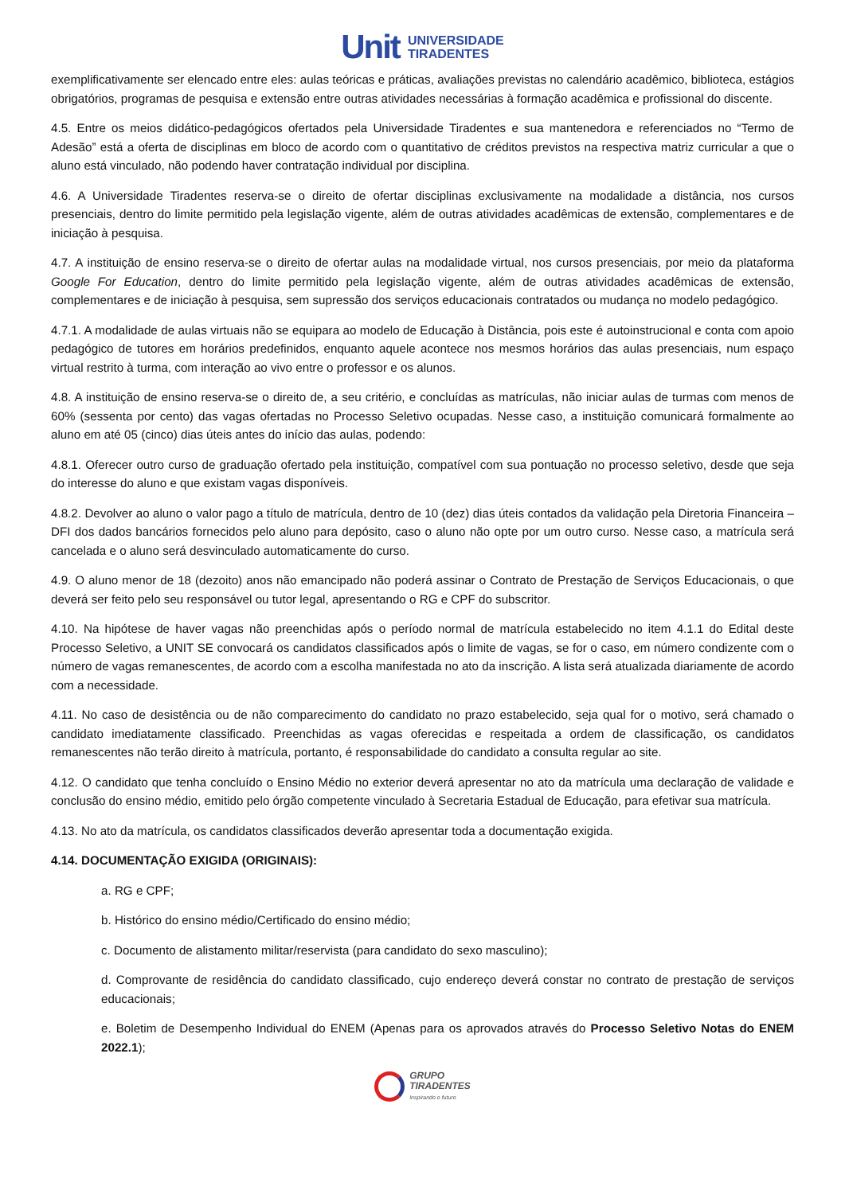Unit UNIVERSIDADE
TIRADENTES
exemplificativamente ser elencado entre eles: aulas teóricas e práticas, avaliações previstas no calendário acadêmico, biblioteca, estágios obrigatórios, programas de pesquisa e extensão entre outras atividades necessárias à formação acadêmica e profissional do discente.
4.5. Entre os meios didático-pedagógicos ofertados pela Universidade Tiradentes e sua mantenedora e referenciados no “Termo de Adesão” está a oferta de disciplinas em bloco de acordo com o quantitativo de créditos previstos na respectiva matriz curricular a que o aluno está vinculado, não podendo haver contratação individual por disciplina.
4.6. A Universidade Tiradentes reserva-se o direito de ofertar disciplinas exclusivamente na modalidade a distância, nos cursos presenciais, dentro do limite permitido pela legislação vigente, além de outras atividades acadêmicas de extensão, complementares e de iniciação à pesquisa.
4.7. A instituição de ensino reserva-se o direito de ofertar aulas na modalidade virtual, nos cursos presenciais, por meio da plataforma Google For Education, dentro do limite permitido pela legislação vigente, além de outras atividades acadêmicas de extensão, complementares e de iniciação à pesquisa, sem supressão dos serviços educacionais contratados ou mudança no modelo pedagógico.
4.7.1. A modalidade de aulas virtuais não se equipara ao modelo de Educação à Distância, pois este é autoinstrucional e conta com apoio pedagógico de tutores em horários predefinidos, enquanto aquele acontece nos mesmos horários das aulas presenciais, num espaço virtual restrito à turma, com interação ao vivo entre o professor e os alunos.
4.8. A instituição de ensino reserva-se o direito de, a seu critério, e concluídas as matrículas, não iniciar aulas de turmas com menos de 60% (sessenta por cento) das vagas ofertadas no Processo Seletivo ocupadas. Nesse caso, a instituição comunicará formalmente ao aluno em até 05 (cinco) dias úteis antes do início das aulas, podendo:
4.8.1. Oferecer outro curso de graduação ofertado pela instituição, compatível com sua pontuação no processo seletivo, desde que seja do interesse do aluno e que existam vagas disponíveis.
4.8.2. Devolver ao aluno o valor pago a título de matrícula, dentro de 10 (dez) dias úteis contados da validação pela Diretoria Financeira – DFI dos dados bancários fornecidos pelo aluno para depósito, caso o aluno não opte por um outro curso. Nesse caso, a matrícula será cancelada e o aluno será desvinculado automaticamente do curso.
4.9. O aluno menor de 18 (dezoito) anos não emancipado não poderá assinar o Contrato de Prestação de Serviços Educacionais, o que deverá ser feito pelo seu responsável ou tutor legal, apresentando o RG e CPF do subscritor.
4.10. Na hipótese de haver vagas não preenchidas após o período normal de matrícula estabelecido no item 4.1.1 do Edital deste Processo Seletivo, a UNIT SE convocará os candidatos classificados após o limite de vagas, se for o caso, em número condizente com o número de vagas remanescentes, de acordo com a escolha manifestada no ato da inscrição. A lista será atualizada diariamente de acordo com a necessidade.
4.11. No caso de desistência ou de não comparecimento do candidato no prazo estabelecido, seja qual for o motivo, será chamado o candidato imediatamente classificado. Preenchidas as vagas oferecidas e respeitada a ordem de classificação, os candidatos remanescentes não terão direito à matrícula, portanto, é responsabilidade do candidato a consulta regular ao site.
4.12. O candidato que tenha concluído o Ensino Médio no exterior deverá apresentar no ato da matrícula uma declaração de validade e conclusão do ensino médio, emitido pelo órgão competente vinculado à Secretaria Estadual de Educação, para efetivar sua matrícula.
4.13. No ato da matrícula, os candidatos classificados deverão apresentar toda a documentação exigida.
4.14. DOCUMENTAÇÃO EXIGIDA (ORIGINAIS):
a. RG e CPF;
b. Histórico do ensino médio/Certificado do ensino médio;
c. Documento de alistamento militar/reservista (para candidato do sexo masculino);
d. Comprovante de residência do candidato classificado, cujo endereço deverá constar no contrato de prestação de serviços educacionais;
e. Boletim de Desempenho Individual do ENEM (Apenas para os aprovados através do Processo Seletivo Notas do ENEM 2022.1);
GRUPO
TIRADENTES
Inspirando o futuro